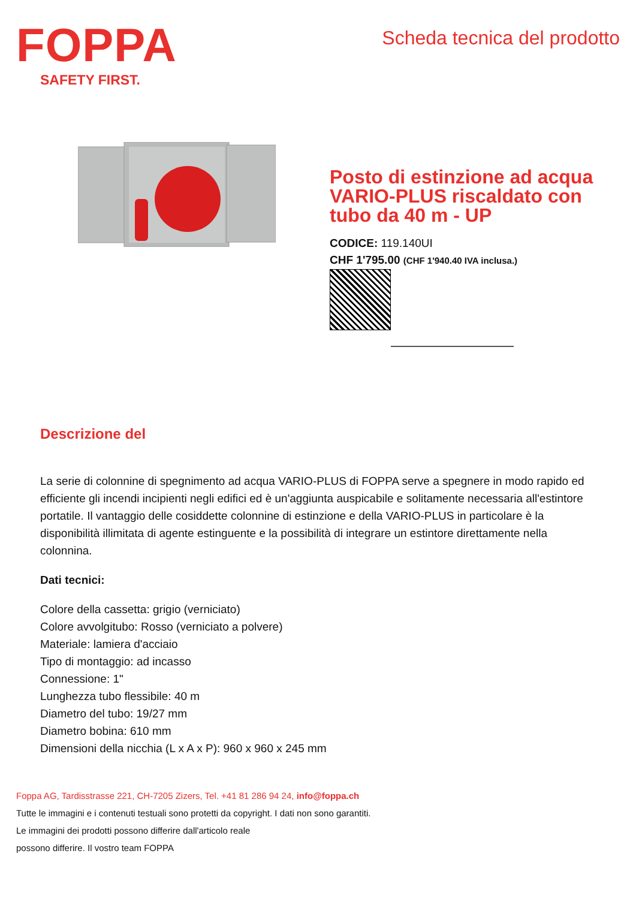FOPPA
SAFETY FIRST.
Scheda tecnica del prodotto
Posto di estinzione ad acqua VARIO-PLUS riscaldato con tubo da 40 m - UP
CODICE: 119.140UI
CHF 1'795.00 (CHF 1'940.40 IVA inclusa.)
Descrizione del
La serie di colonnine di spegnimento ad acqua VARIO-PLUS di FOPPA serve a spegnere in modo rapido ed efficiente gli incendi incipienti negli edifici ed è un'aggiunta auspicabile e solitamente necessaria all'estintore portatile. Il vantaggio delle cosiddette colonnine di estinzione e della VARIO-PLUS in particolare è la disponibilità illimitata di agente estinguente e la possibilità di integrare un estintore direttamente nella colonnina.
Dati tecnici:
Colore della cassetta: grigio (verniciato)
Colore avvolgitubo: Rosso (verniciato a polvere)
Materiale: lamiera d'acciaio
Tipo di montaggio: ad incasso
Connessione: 1"
Lunghezza tubo flessibile: 40 m
Diametro del tubo: 19/27 mm
Diametro bobina: 610 mm
Dimensioni della nicchia (L x A x P): 960 x 960 x 245 mm
Foppa AG, Tardisstrasse 221, CH-7205 Zizers, Tel. +41 81 286 94 24, info@foppa.ch
Tutte le immagini e i contenuti testuali sono protetti da copyright. I dati non sono garantiti.
Le immagini dei prodotti possono differire dall'articolo reale
possono differire. Il vostro team FOPPA